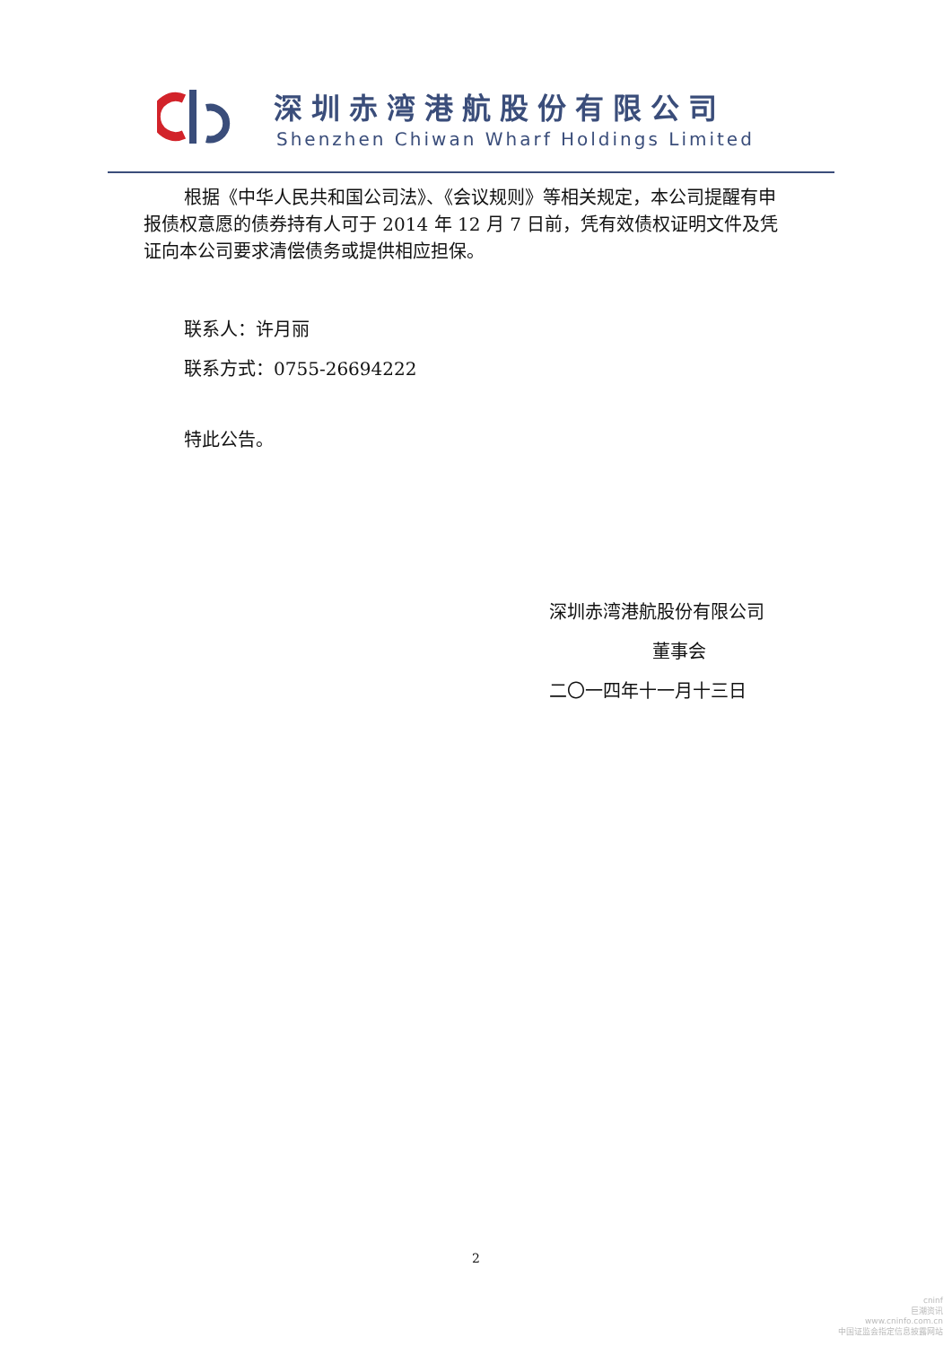深圳赤湾港航股份有限公司
Shenzhen Chiwan Wharf Holdings Limited
根据《中华人民共和国公司法》、《会议规则》等相关规定，本公司提醒有申报债权意愿的债券持有人可于 2014 年 12 月 7 日前，凭有效债权证明文件及凭证向本公司要求清偿债务或提供相应担保。
联系人：许月丽
联系方式：0755-26694222
特此公告。
深圳赤湾港航股份有限公司
董事会
二〇一四年十一月十三日
2
cninf
巨潮资讯
www.cninfo.com.cn
中国证监会指定信息披露网站